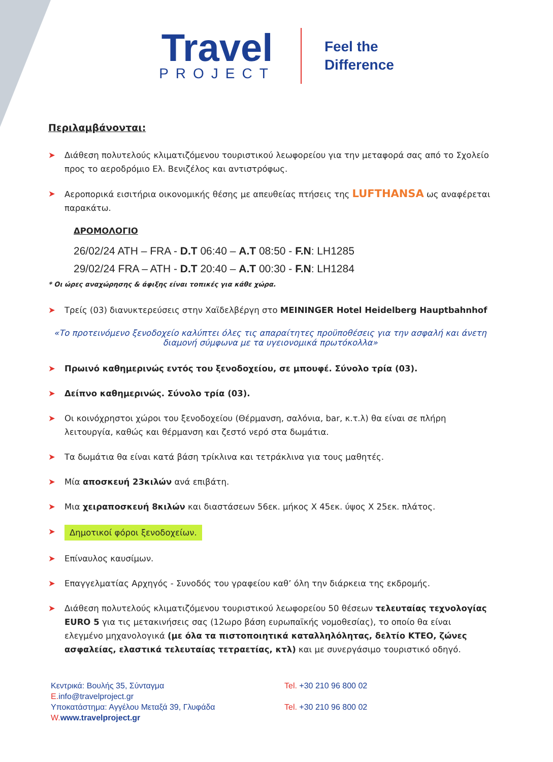Travel
PROJECT
Feel the
Difference
Περιλαμβάνονται:
➤ Διάθεση πολυτελούς κλιματιζόμενου τουριστικού λεωφορείου για την μεταφορά σας από το Σχολείο προς το αεροδρόμιο Ελ. Βενιζέλος και αντιστρόφως.
➤ Αεροπορικά εισιτήρια οικονομικής θέσης με απευθείας πτήσεις της LUFTHANSA ως αναφέρεται παρακάτω.
ΔΡΟΜΟΛΟΓΙΟ
26/02/24 ATH – FRA - D.T 06:40 – A.T 08:50 - F.N: LH1285
29/02/24 FRA – ATH - D.T 20:40 – A.T 00:30 - F.N: LH1284
* Οι ώρες αναχώρησης & άφιξης είναι τοπικές για κάθε χώρα.
➤ Τρείς (03) διανυκτερεύσεις στην Χαϊδελβέργη στο MEININGER Hotel Heidelberg Hauptbahnhof
«Το προτεινόμενο ξενοδοχείο καλύπτει όλες τις απαραίτητες προϋποθέσεις για την ασφαλή και άνετη διαμονή σύμφωνα με τα υγειονομικά πρωτόκολλα»
➤ Πρωινό καθημερινώς εντός του ξενοδοχείου, σε μπουφέ. Σύνολο τρία (03).
➤ Δείπνο καθημερινώς. Σύνολο τρία (03).
➤ Οι κοινόχρηστοι χώροι του ξενοδοχείου (Θέρμανση, σαλόνια, bar, κ.τ.λ) θα είναι σε πλήρη λειτουργία, καθώς και θέρμανση και ζεστό νερό στα δωμάτια.
➤ Τα δωμάτια θα είναι κατά βάση τρίκλινα και τετράκλινα για τους μαθητές.
➤ Μία αποσκευή 23κιλών ανά επιβάτη.
➤ Μια χειραποσκευή 8κιλών και διαστάσεων 56εκ. μήκος Χ 45εκ. ύψος Χ 25εκ. πλάτος.
➤ Δημοτικοί φόροι ξενοδοχείων.
➤ Επίναυλος καυσίμων.
➤ Επαγγελματίας Αρχηγός - Συνοδός του γραφείου καθ’ όλη την διάρκεια της εκδρομής.
➤ Διάθεση πολυτελούς κλιματιζόμενου τουριστικού λεωφορείου 50 θέσεων τελευταίας τεχνολογίας EURO 5 για τις μετακινήσεις σας (12ωρο βάση ευρωπαϊκής νομοθεσίας), το οποίο θα είναι ελεγμένο μηχανολογικά (με όλα τα πιστοποιητικά καταλληλόλητας, δελτίο ΚΤΕΟ, ζώνες ασφαλείας, ελαστικά τελευταίας τετραετίας, κτλ) και με συνεργάσιμο τουριστικό οδηγό.
Κεντρικά: Βουλής 35, Σύνταγμα
E. info@travelproject.gr
Υποκατάστημα: Αγγέλου Μεταξά 39, Γλυφάδα
W. www.travelproject.gr
Tel. +30 210 96 800 02
Tel. +30 210 96 800 02